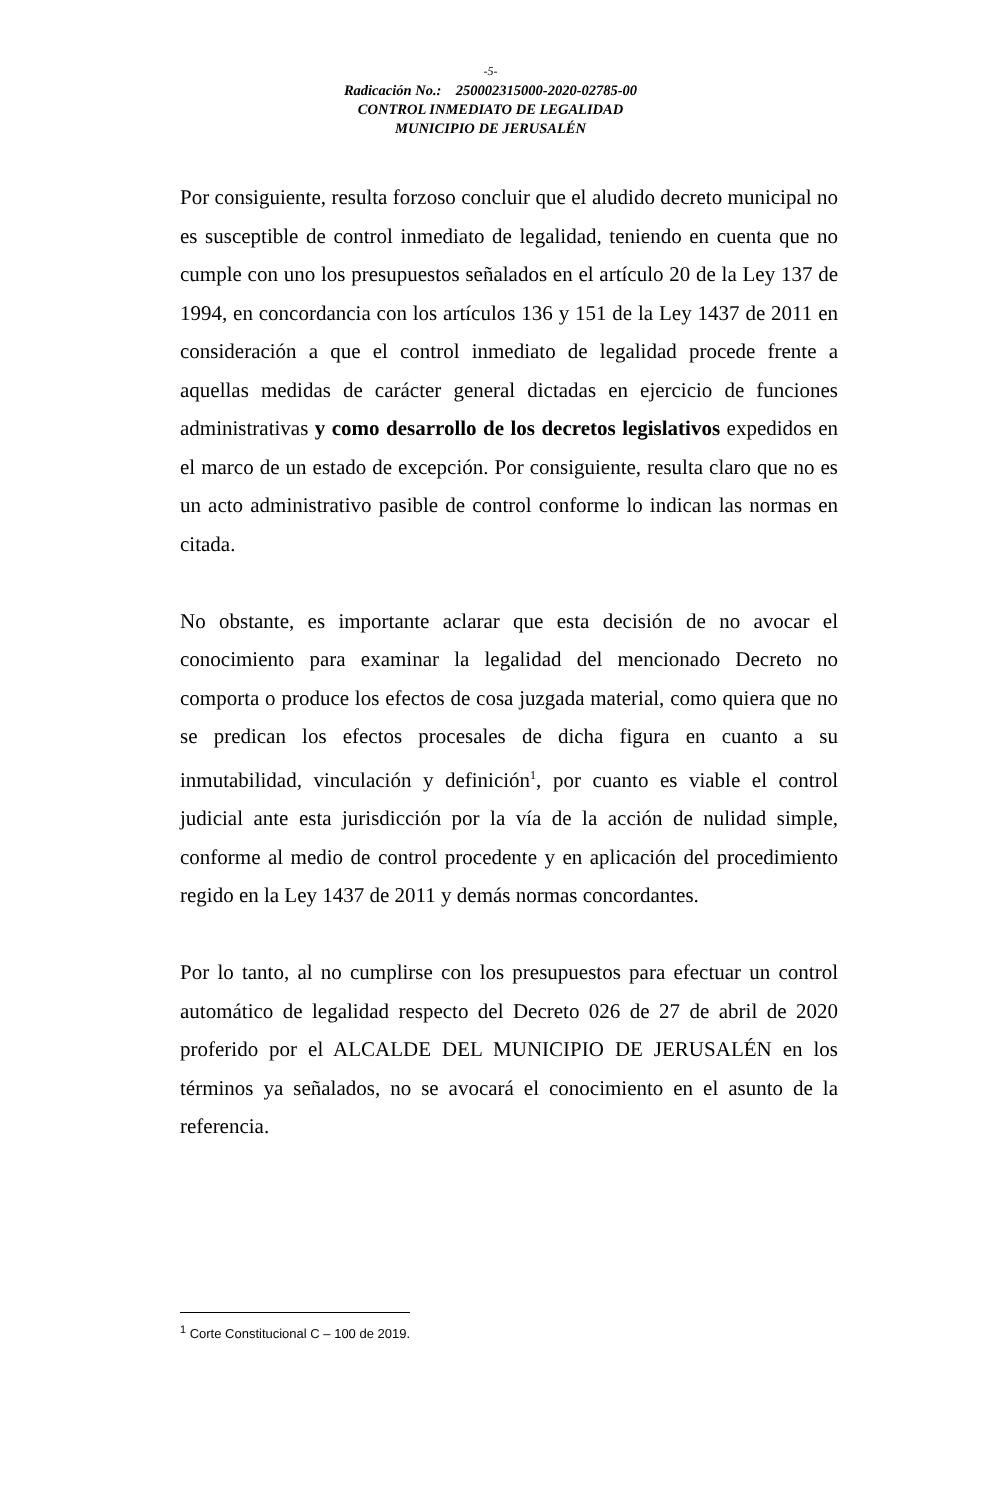-5-
Radicación No.: 250002315000-2020-02785-00
CONTROL INMEDIATO DE LEGALIDAD
MUNICIPIO DE JERUSALÉN
Por consiguiente, resulta forzoso concluir que el aludido decreto municipal no es susceptible de control inmediato de legalidad, teniendo en cuenta que no cumple con uno los presupuestos señalados en el artículo 20 de la Ley 137 de 1994, en concordancia con los artículos 136 y 151 de la Ley 1437 de 2011 en consideración a que el control inmediato de legalidad procede frente a aquellas medidas de carácter general dictadas en ejercicio de funciones administrativas y como desarrollo de los decretos legislativos expedidos en el marco de un estado de excepción. Por consiguiente, resulta claro que no es un acto administrativo pasible de control conforme lo indican las normas en citada.
No obstante, es importante aclarar que esta decisión de no avocar el conocimiento para examinar la legalidad del mencionado Decreto no comporta o produce los efectos de cosa juzgada material, como quiera que no se predican los efectos procesales de dicha figura en cuanto a su inmutabilidad, vinculación y definición<sup>1</sup>, por cuanto es viable el control judicial ante esta jurisdicción por la vía de la acción de nulidad simple, conforme al medio de control procedente y en aplicación del procedimiento regido en la Ley 1437 de 2011 y demás normas concordantes.
Por lo tanto, al no cumplirse con los presupuestos para efectuar un control automático de legalidad respecto del Decreto 026 de 27 de abril de 2020 proferido por el ALCALDE DEL MUNICIPIO DE JERUSALÉN en los términos ya señalados, no se avocará el conocimiento en el asunto de la referencia.
<sup>1</sup> Corte Constitucional C – 100 de 2019.